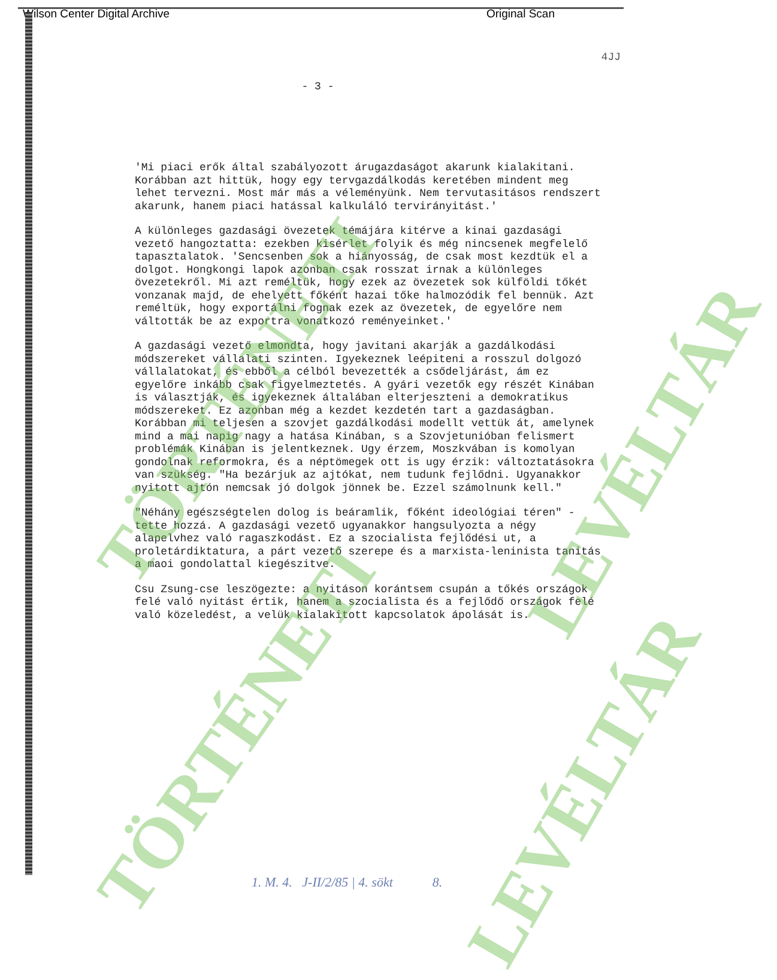Wilson Center Digital Archive Original Scan
4JJ
- 3 -
'Mi piaci erők által szabályozott árugazdaságot akarunk kialakitani. Korábban azt hittük, hogy egy tervgazdálkodás keretében mindent meg lehet tervezni. Most már más a véleményünk. Nem tervutasitásos rendszert akarunk, hanem piaci hatással kalkuláló tervirányitást.'
A különleges gazdasági övezetek témájára kitérve a kinai gazdasági vezető hangoztatta: ezekben kisérlet folyik és még nincsenek megfelelő tapasztalatok. 'Sencsenben sok a hiányosság, de csak most kezdtük el a dolgot. Hongkongi lapok azonban csak rosszat irnak a különleges övezetekről. Mi azt reméltük, hogy ezek az övezetek sok külföldi tőkét vonzanak majd, de ehelyett főként hazai tőke halmozódik fel bennük. Azt reméltük, hogy exportálni fognak ezek az övezetek, de egyelőre nem váltották be az exportra vonatkozó reményeinket.'
A gazdasági vezető elmondta, hogy javitani akarják a gazdálkodási módszereket vállalati szinten. Igyekeznek leépiteni a rosszul dolgozó vállalatokat, és ebből a célból bevezették a csődeljárást, ám ez egyelőre inkább csak figyelmeztetés. A gyári vezetők egy részét Kinában is választják, és igyekeznek általában elterjeszteni a demokratikus módszereket. Ez azonban még a kezdet kezdetén tart a gazdaságban. Korábban mi teljesen a szovjet gazdálkodási modellt vettük át, amelynek mind a mai napig nagy a hatása Kinában, s a Szovjetunióban felismert problémák Kinában is jelentkeznek. Ugy érzem, Moszkvában is komolyan gondolnak reformokra, és a néptömegek ott is ugy érzik: változtatásokra van szükség. "Ha bezárjuk az ajtókat, nem tudunk fejlődni. Ugyanakkor nyitott ajtón nemcsak jó dolgok jönnek be. Ezzel számolnunk kell."
"Néhány egészségtelen dolog is beáramlik, főként ideológiai téren" - tette hozzá. A gazdasági vezető ugyanakkor hangsulyozta a négy alapelvhez való ragaszkodást. Ez a szocialista fejlődési ut, a proletárdiktatura, a párt vezető szerepe és a marxista-leninista tanitás a maoi gondolattal kiegészitve.
Csu Zsung-cse leszögezte: a nyitáson korántsem csupán a tőkés országok felé való nyitást értik, hanem a szocialista és a fejlődő országok felé való közeledést, a velük kialakitott kapcsolatok ápolását is.
TÖRTÉNETI
TÖRTÉNETI
LEVÉLTÁR
LEVÉLTÁR
1. M. 4. J-II/2/85 | 4. sökt 8.